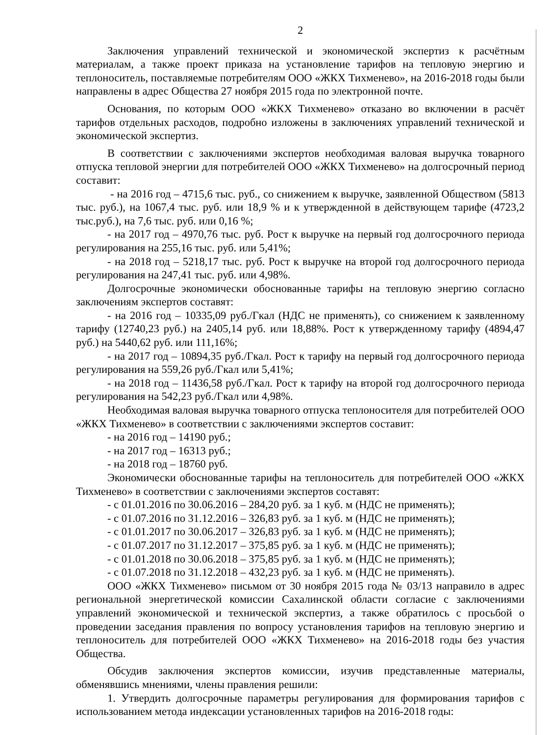2
Заключения управлений технической и экономической экспертиз к расчётным материалам, а также проект приказа на установление тарифов на тепловую энергию и теплоноситель, поставляемые потребителям ООО «ЖКХ Тихменево», на 2016-2018 годы были направлены в адрес Общества 27 ноября 2015 года по электронной почте.
Основания, по которым ООО «ЖКХ Тихменево» отказано во включении в расчёт тарифов отдельных расходов, подробно изложены в заключениях управлений технической и экономической экспертиз.
В соответствии с заключениями экспертов необходимая валовая выручка товарного отпуска тепловой энергии для потребителей ООО «ЖКХ Тихменево» на долгосрочный период составит:
- на 2016 год – 4715,6 тыс. руб., со снижением к выручке, заявленной Обществом (5813 тыс. руб.), на 1067,4 тыс. руб. или 18,9 % и к утвержденной в действующем тарифе (4723,2 тыс.руб.), на 7,6 тыс. руб. или 0,16 %;
- на 2017 год – 4970,76 тыс. руб. Рост к выручке на первый год долгосрочного периода регулирования на 255,16 тыс. руб. или 5,41%;
- на 2018 год – 5218,17 тыс. руб. Рост к выручке на второй год долгосрочного периода регулирования на 247,41 тыс. руб. или 4,98%.
Долгосрочные экономически обоснованные тарифы на тепловую энергию согласно заключениям экспертов составят:
- на 2016 год – 10335,09 руб./Гкал (НДС не применять), со снижением к заявленному тарифу (12740,23 руб.) на 2405,14 руб. или 18,88%. Рост к утвержденному тарифу (4894,47 руб.) на 5440,62 руб. или 111,16%;
- на 2017 год – 10894,35 руб./Гкал. Рост к тарифу на первый год долгосрочного периода регулирования на 559,26 руб./Гкал или 5,41%;
- на 2018 год – 11436,58 руб./Гкал. Рост к тарифу на второй год долгосрочного периода регулирования на 542,23 руб./Гкал или 4,98%.
Необходимая валовая выручка товарного отпуска теплоносителя для потребителей ООО «ЖКХ Тихменево» в соответствии с заключениями экспертов составит:
- на 2016 год – 14190 руб.;
- на 2017 год – 16313 руб.;
- на 2018 год – 18760 руб.
Экономически обоснованные тарифы на теплоноситель для потребителей ООО «ЖКХ Тихменево» в соответствии с заключениями экспертов составят:
- с 01.01.2016 по 30.06.2016 – 284,20 руб. за 1 куб. м (НДС не применять);
- с 01.07.2016 по 31.12.2016 – 326,83 руб. за 1 куб. м (НДС не применять);
- с 01.01.2017 по 30.06.2017 – 326,83 руб. за 1 куб. м (НДС не применять);
- с 01.07.2017 по 31.12.2017 – 375,85 руб. за 1 куб. м (НДС не применять);
- с 01.01.2018 по 30.06.2018 – 375,85 руб. за 1 куб. м (НДС не применять);
- с 01.07.2018 по 31.12.2018 – 432,23 руб. за 1 куб. м (НДС не применять).
ООО «ЖКХ Тихменево» письмом от 30 ноября 2015 года № 03/13 направило в адрес региональной энергетической комиссии Сахалинской области согласие с заключениями управлений экономической и технической экспертиз, а также обратилось с просьбой о проведении заседания правления по вопросу установления тарифов на тепловую энергию и теплоноситель для потребителей ООО «ЖКХ Тихменево» на 2016-2018 годы без участия Общества.
Обсудив заключения экспертов комиссии, изучив представленные материалы, обменявшись мнениями, члены правления решили:
1. Утвердить долгосрочные параметры регулирования для формирования тарифов с использованием метода индексации установленных тарифов на 2016-2018 годы: